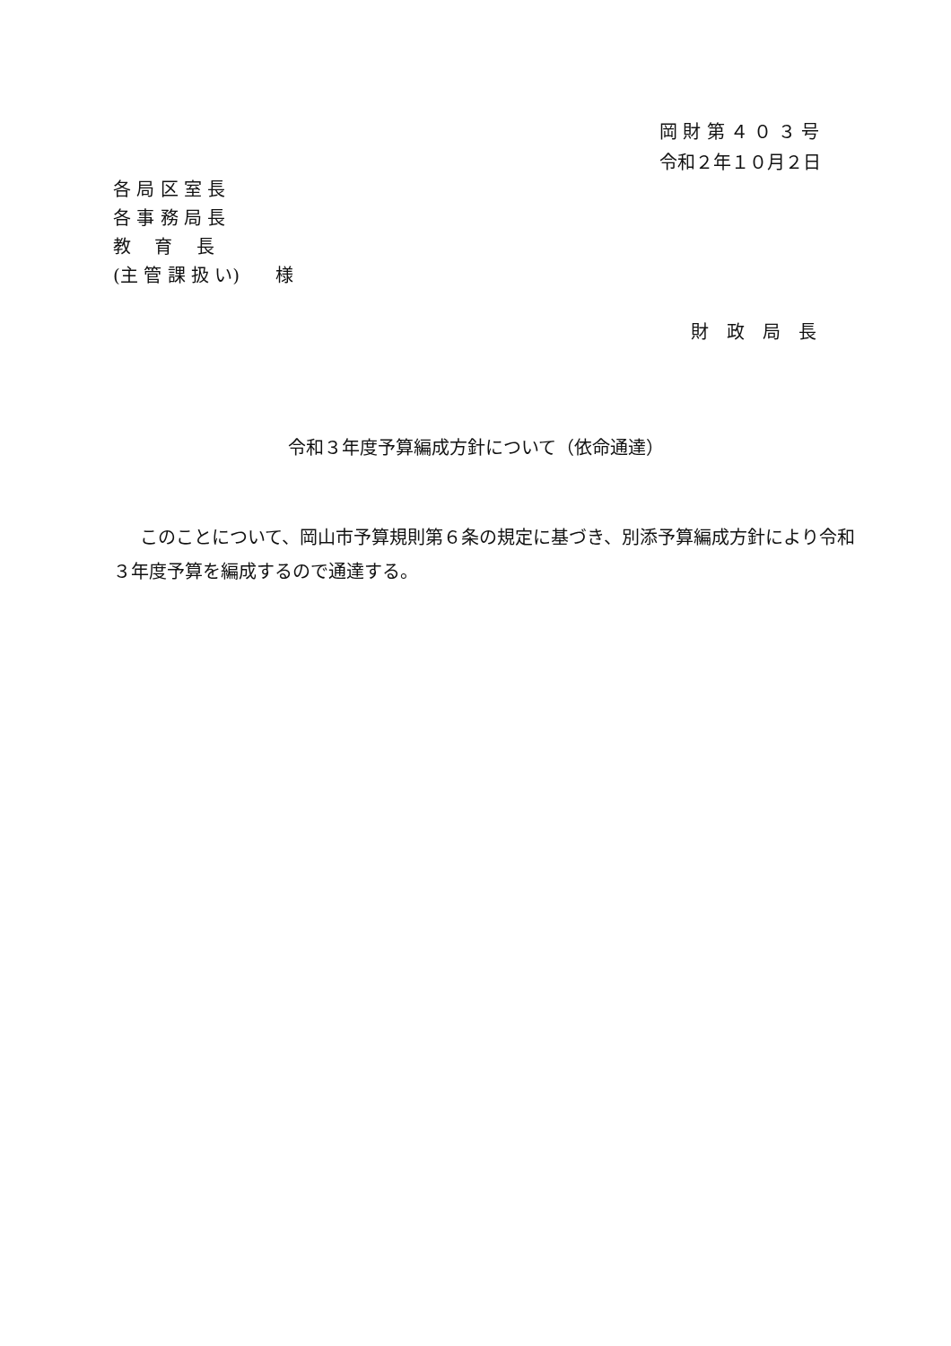岡 財 第 ４ ０ ３ 号
令和２年１０月２日
各 局 区 室 長
各 事 務 局 長
教　 育　 長
(主 管 課 扱 い)　　様
財　政　局　長
令和３年度予算編成方針について（依命通達）
このことについて、岡山市予算規則第６条の規定に基づき、別添予算編成方針により令和３年度予算を編成するので通達する。